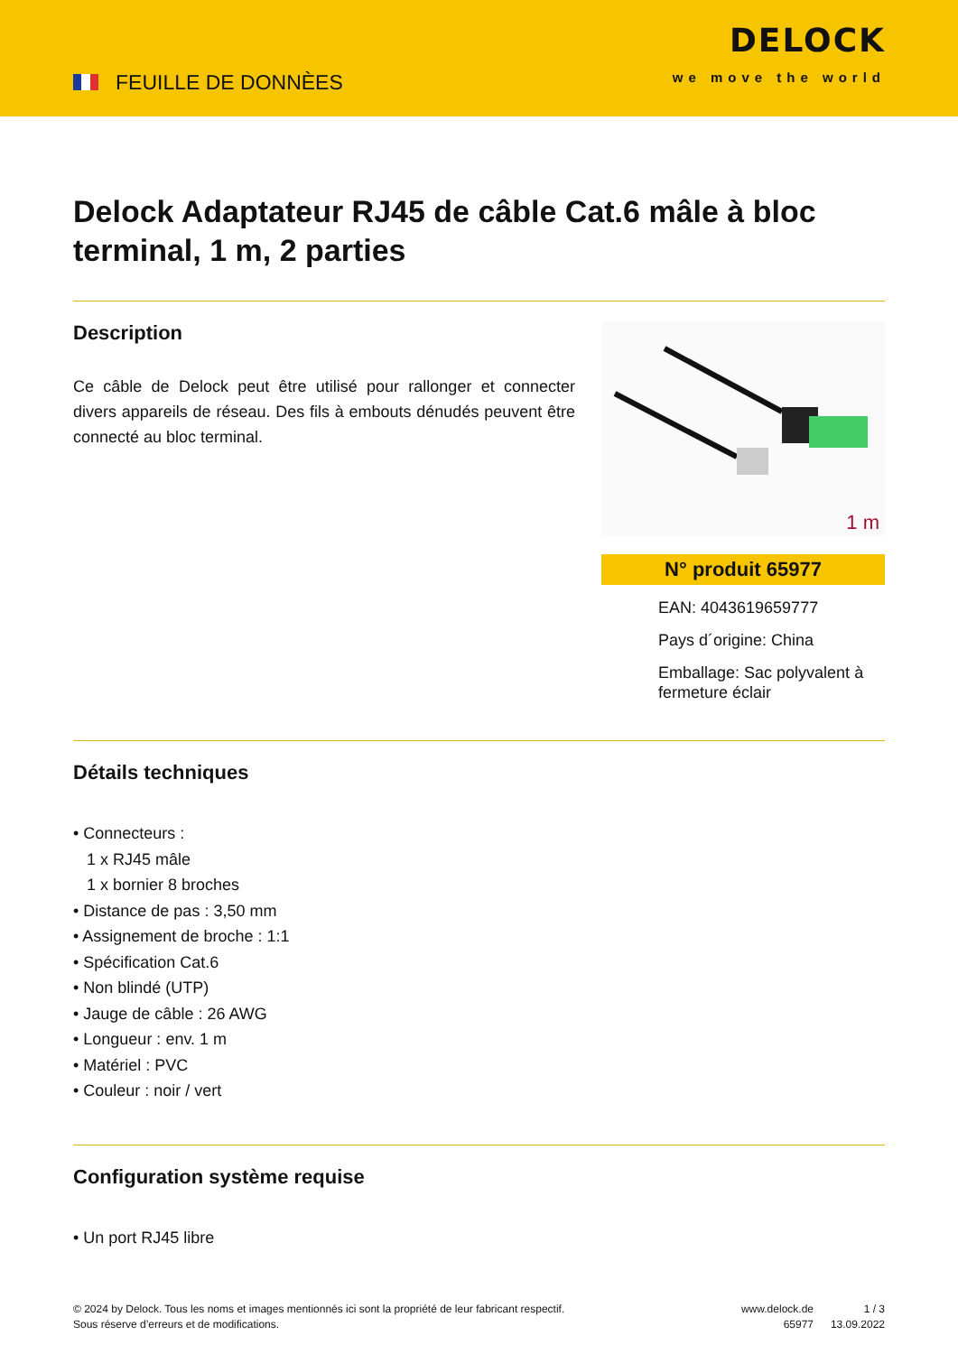FEUILLE DE DONNÈES
DELOCK
we move the world
Delock Adaptateur RJ45 de câble Cat.6 mâle à bloc terminal, 1 m, 2 parties
Description
Ce câble de Delock peut être utilisé pour rallonger et connecter divers appareils de réseau. Des fils à embouts dénudés peuvent être connecté au bloc terminal.
1 m
N° produit 65977
EAN: 4043619659777
Pays d´origine: China
Emballage: Sac polyvalent à fermeture éclair
Détails techniques
• Connecteurs :
1 x RJ45 mâle
1 x bornier 8 broches
• Distance de pas : 3,50 mm
• Assignement de broche : 1:1
• Spécification Cat.6
• Non blindé (UTP)
• Jauge de câble : 26 AWG
• Longueur : env. 1 m
• Matériel : PVC
• Couleur : noir / vert
Configuration système requise
• Un port RJ45 libre
© 2024 by Delock. Tous les noms et images mentionnés ici sont la propriété de leur fabricant respectif.
Sous réserve d’erreurs et de modifications.
www.delock.de
65977
1 / 3
13.09.2022